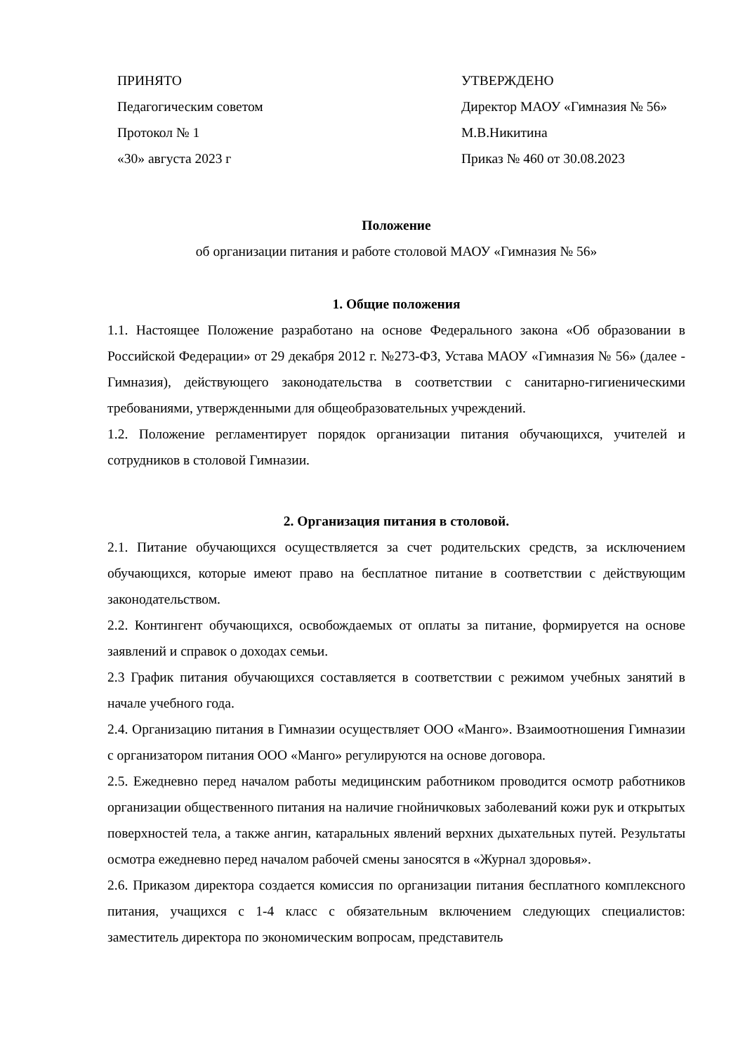ПРИНЯТО
Педагогическим советом
Протокол № 1
«30» августа 2023 г
УТВЕРЖДЕНО
Директор МАОУ «Гимназия № 56»
М.В.Никитина
Приказ № 460 от 30.08.2023
Положение
об организации питания и работе столовой МАОУ «Гимназия № 56»
1. Общие положения
1.1. Настоящее Положение разработано на основе Федерального закона «Об образовании в Российской Федерации» от 29 декабря 2012 г. №273-ФЗ, Устава МАОУ «Гимназия № 56» (далее - Гимназия), действующего законодательства в соответствии с санитарно-гигиеническими требованиями, утвержденными для общеобразовательных учреждений.
1.2. Положение регламентирует порядок организации питания обучающихся, учителей и сотрудников в столовой Гимназии.
2. Организация питания в столовой.
2.1. Питание обучающихся осуществляется за счет родительских средств, за исключением обучающихся, которые имеют право на бесплатное питание в соответствии с действующим законодательством.
2.2. Контингент обучающихся, освобождаемых от оплаты за питание, формируется на основе заявлений и справок о доходах семьи.
2.3 График питания обучающихся составляется в соответствии с режимом учебных занятий в начале учебного года.
2.4. Организацию питания в Гимназии осуществляет ООО «Манго». Взаимоотношения Гимназии с организатором питания ООО «Манго» регулируются на основе договора.
2.5. Ежедневно перед началом работы медицинским работником проводится осмотр работников организации общественного питания на наличие гнойничковых заболеваний кожи рук и открытых поверхностей тела, а также ангин, катаральных явлений верхних дыхательных путей. Результаты осмотра ежедневно перед началом рабочей смены заносятся в «Журнал здоровья».
2.6. Приказом директора создается комиссия по организации питания бесплатного комплексного питания, учащихся с 1-4 класс с обязательным включением следующих специалистов: заместитель директора по экономическим вопросам, представитель